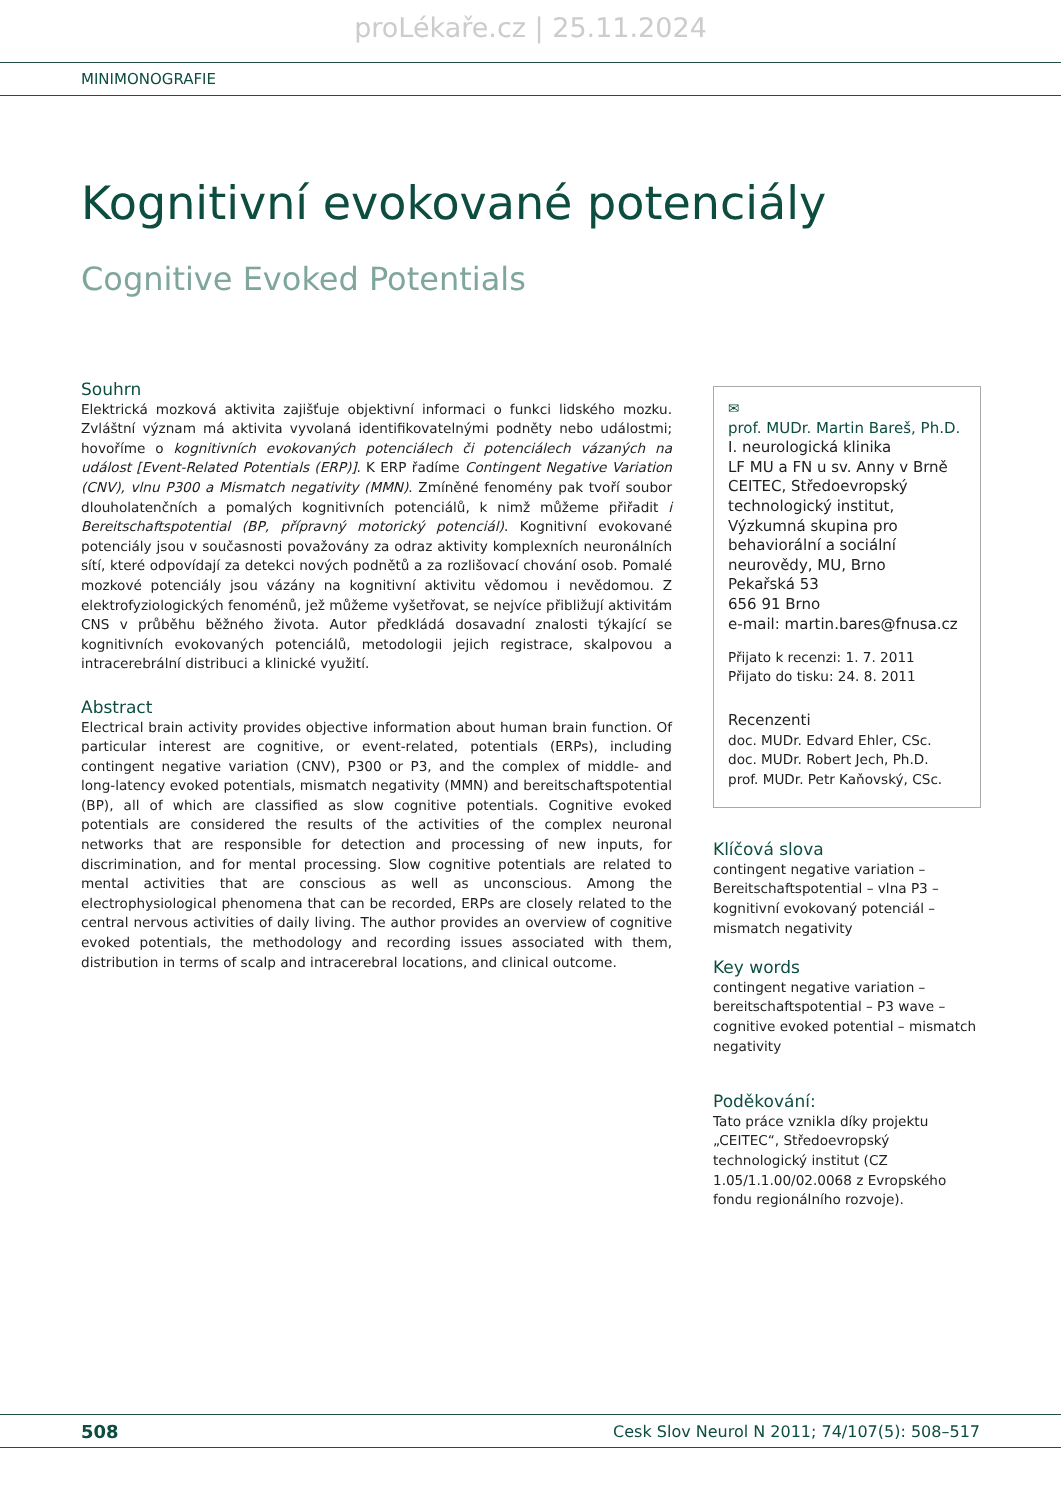proLékaře.cz | 25.11.2024
MINIMONOGRAFIE
Kognitivní evokované potenciály
Cognitive Evoked Potentials
Souhrn
Elektrická mozková aktivita zajišťuje objektivní informaci o funkci lidského mozku. Zvláštní význam má aktivita vyvolaná identifikovatelnými podněty nebo událostmi; hovoříme o kognitivních evokovaných potenciálech či potenciálech vázaných na událost [Event-Related Potentials (ERP)]. K ERP řadíme Contingent Negative Variation (CNV), vlnu P300 a Mismatch negativity (MMN). Zmíněné fenomény pak tvoří soubor dlouholatenčních a pomalých kognitivních potenciálů, k nimž můžeme přiřadit i Bereitschaftspotential (BP, přípravný motorický potenciál). Kognitivní evokované potenciály jsou v současnosti považovány za odraz aktivity komplexních neuronálních sítí, které odpovídají za detekci nových podnětů a za rozlišovací chování osob. Pomalé mozkové potenciály jsou vázány na kognitivní aktivitu vědomou i nevědomou. Z elektrofyziologických fenoménů, jež můžeme vyšetřovat, se nejvíce přibližují aktivitám CNS v průběhu běžného života. Autor předkládá dosavadní znalosti týkající se kognitivních evokovaných potenciálů, metodologii jejich registrace, skalpovou a intracerebrální distribuci a klinické využití.
Abstract
Electrical brain activity provides objective information about human brain function. Of particular interest are cognitive, or event-related, potentials (ERPs), including contingent negative variation (CNV), P300 or P3, and the complex of middle- and long-latency evoked potentials, mismatch negativity (MMN) and bereitschaftspotential (BP), all of which are classified as slow cognitive potentials. Cognitive evoked potentials are considered the results of the activities of the complex neuronal networks that are responsible for detection and processing of new inputs, for discrimination, and for mental processing. Slow cognitive potentials are related to mental activities that are conscious as well as unconscious. Among the electrophysiological phenomena that can be recorded, ERPs are closely related to the central nervous activities of daily living. The author provides an overview of cognitive evoked potentials, the methodology and recording issues associated with them, distribution in terms of scalp and intracerebral locations, and clinical outcome.
✉
prof. MUDr. Martin Bareš, Ph.D.
I. neurologická klinika
LF MU a FN u sv. Anny v Brně
CEITEC, Středoevropský technologický institut, Výzkumná skupina pro behaviorální a sociální neurovědy, MU, Brno
Pekařská 53
656 91 Brno
e-mail: martin.bares@fnusa.cz
Přijato k recenzi: 1. 7. 2011
Přijato do tisku: 24. 8. 2011
Recenzenti
doc. MUDr. Edvard Ehler, CSc.
doc. MUDr. Robert Jech, Ph.D.
prof. MUDr. Petr Kaňovský, CSc.
Klíčová slova
contingent negative variation – Bereitschaftspotential – vlna P3 – kognitivní evokovaný potenciál – mismatch negativity
Key words
contingent negative variation – bereitschaftspotential – P3 wave – cognitive evoked potential – mismatch negativity
Poděkování:
Tato práce vznikla díky projektu „CEITEC“, Středoevropský technologický institut (CZ 1.05/1.1.00/02.0068 z Evropského fondu regionálního rozvoje).
508 Cesk Slov Neurol N 2011; 74/107(5): 508–517